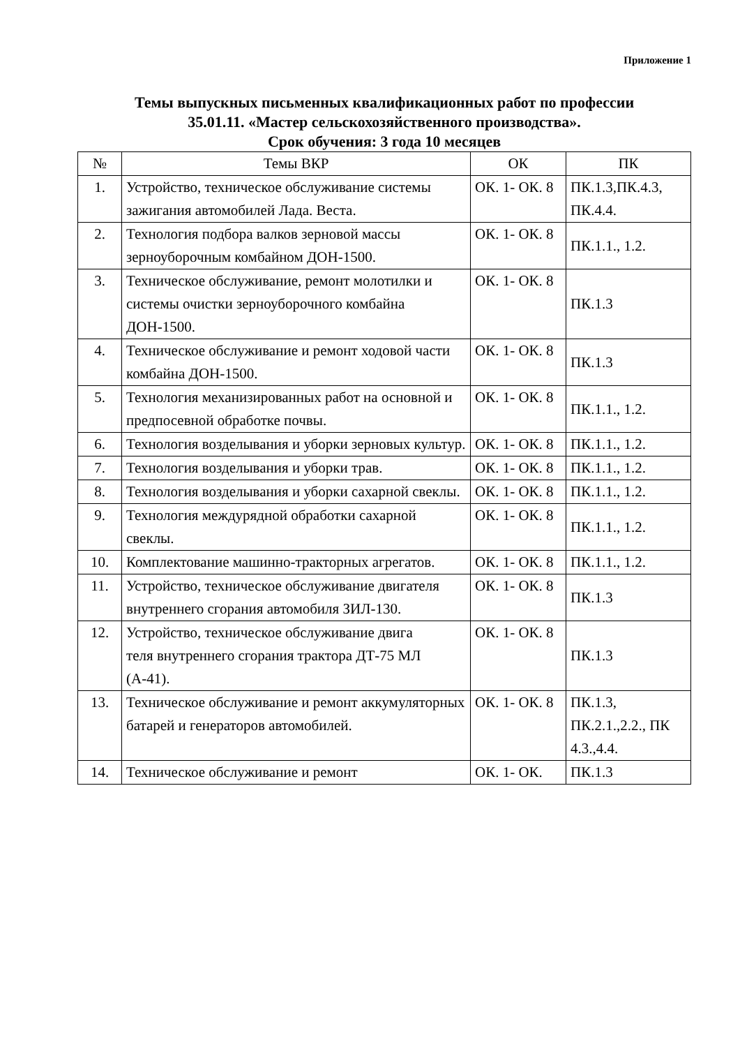Приложение 1
Темы выпускных письменных квалификационных работ по профессии
35.01.11. «Мастер сельскохозяйственного производства».
Срок обучения: 3 года 10 месяцев
| № | Темы ВКР | ОК | ПК |
| --- | --- | --- | --- |
| 1. | Устройство, техническое обслуживание системы зажигания автомобилей Лада. Веста. | ОК. 1- ОК. 8 | ПК.1.3,ПК.4.3, ПК.4.4. |
| 2. | Технология подбора валков зерновой массы зерноуборочным комбайном ДОН-1500. | ОК. 1- ОК. 8 | ПК.1.1., 1.2. |
| 3. | Техническое обслуживание, ремонт молотилки и системы очистки зерноуборочного комбайна ДОН-1500. | ОК. 1- ОК. 8 | ПК.1.3 |
| 4. | Техническое обслуживание и ремонт ходовой части комбайна ДОН-1500. | ОК. 1- ОК. 8 | ПК.1.3 |
| 5. | Технология механизированных работ на основной и предпосевной обработке почвы. | ОК. 1- ОК. 8 | ПК.1.1., 1.2. |
| 6. | Технология возделывания и уборки зерновых культур. | ОК. 1- ОК. 8 | ПК.1.1., 1.2. |
| 7. | Технология возделывания и уборки трав. | ОК. 1- ОК. 8 | ПК.1.1., 1.2. |
| 8. | Технология возделывания и уборки сахарной свеклы. | ОК. 1- ОК. 8 | ПК.1.1., 1.2. |
| 9. | Технология междурядной обработки сахарной свеклы. | ОК. 1- ОК. 8 | ПК.1.1., 1.2. |
| 10. | Комплектование машинно-тракторных агрегатов. | ОК. 1- ОК. 8 | ПК.1.1., 1.2. |
| 11. | Устройство, техническое обслуживание двигателя внутреннего сгорания автомобиля ЗИЛ-130. | ОК. 1- ОК. 8 | ПК.1.3 |
| 12. | Устройство, техническое обслуживание двига теля внутреннего сгорания трактора ДТ-75 МЛ (А-41). | ОК. 1- ОК. 8 | ПК.1.3 |
| 13. | Техническое обслуживание и ремонт аккумуляторных батарей и генераторов автомобилей. | ОК. 1- ОК. 8 | ПК.1.3, ПК.2.1.,2.2., ПК 4.3.,4.4. |
| 14. | Техническое обслуживание и ремонт | ОК. 1- ОК. | ПК.1.3 |